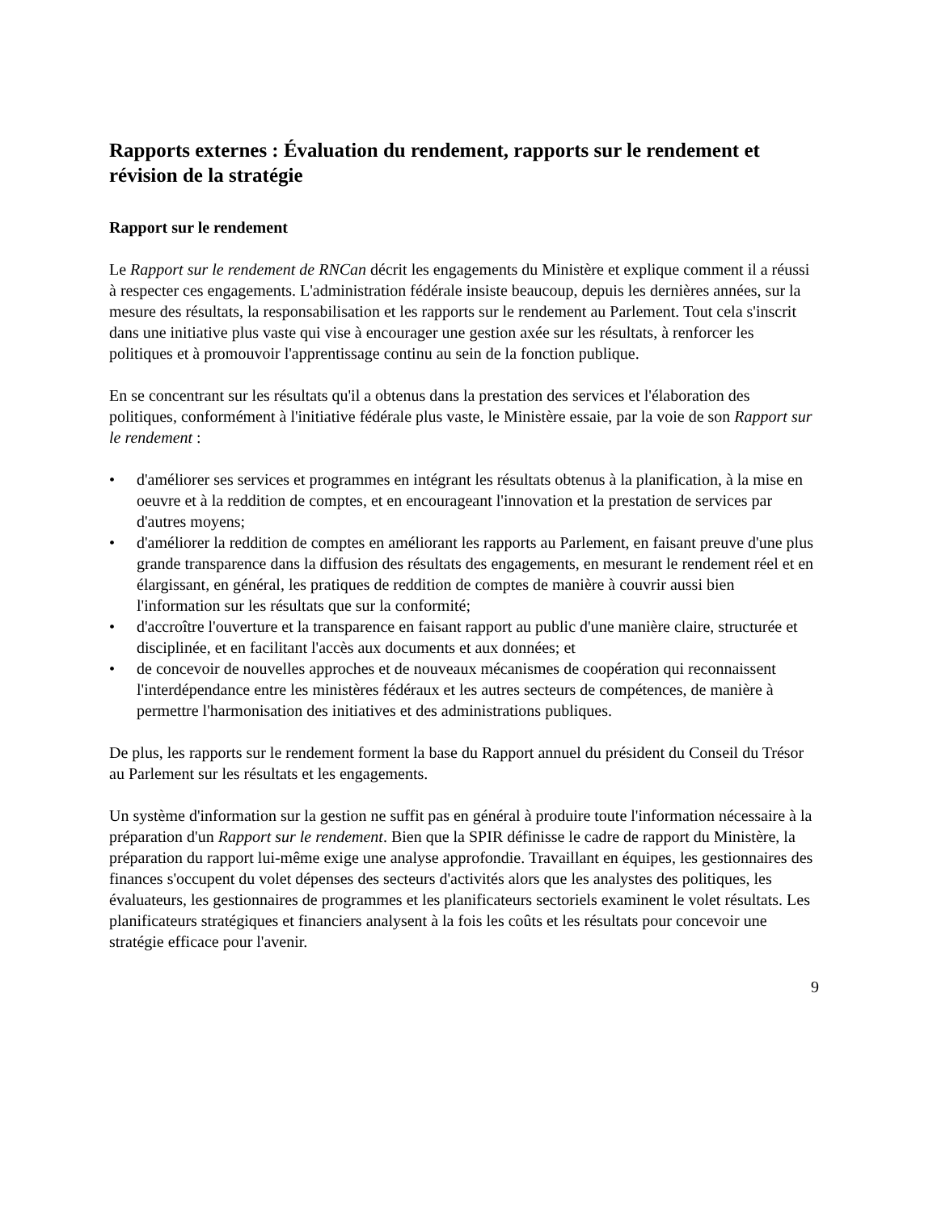Rapports externes : Évaluation du rendement, rapports sur le rendement et révision de la stratégie
Rapport sur le rendement
Le Rapport sur le rendement de RNCan décrit les engagements du Ministère et explique comment il a réussi à respecter ces engagements. L'administration fédérale insiste beaucoup, depuis les dernières années, sur la mesure des résultats, la responsabilisation et les rapports sur le rendement au Parlement. Tout cela s'inscrit dans une initiative plus vaste qui vise à encourager une gestion axée sur les résultats, à renforcer les politiques et à promouvoir l'apprentissage continu au sein de la fonction publique.
En se concentrant sur les résultats qu'il a obtenus dans la prestation des services et l'élaboration des politiques, conformément à l'initiative fédérale plus vaste, le Ministère essaie, par la voie de son Rapport sur le rendement :
• d'améliorer ses services et programmes en intégrant les résultats obtenus à la planification, à la mise en oeuvre et à la reddition de comptes, et en encourageant l'innovation et la prestation de services par d'autres moyens;
• d'améliorer la reddition de comptes en améliorant les rapports au Parlement, en faisant preuve d'une plus grande transparence dans la diffusion des résultats des engagements, en mesurant le rendement réel et en élargissant, en général, les pratiques de reddition de comptes de manière à couvrir aussi bien l'information sur les résultats que sur la conformité;
• d'accroître l'ouverture et la transparence en faisant rapport au public d'une manière claire, structurée et disciplinée, et en facilitant l'accès aux documents et aux données; et
• de concevoir de nouvelles approches et de nouveaux mécanismes de coopération qui reconnaissent l'interdépendance entre les ministères fédéraux et les autres secteurs de compétences, de manière à permettre l'harmonisation des initiatives et des administrations publiques.
De plus, les rapports sur le rendement forment la base du Rapport annuel du président du Conseil du Trésor au Parlement sur les résultats et les engagements.
Un système d'information sur la gestion ne suffit pas en général à produire toute l'information nécessaire à la préparation d'un Rapport sur le rendement. Bien que la SPIR définisse le cadre de rapport du Ministère, la préparation du rapport lui-même exige une analyse approfondie. Travaillant en équipes, les gestionnaires des finances s'occupent du volet dépenses des secteurs d'activités alors que les analystes des politiques, les évaluateurs, les gestionnaires de programmes et les planificateurs sectoriels examinent le volet résultats. Les planificateurs stratégiques et financiers analysent à la fois les coûts et les résultats pour concevoir une stratégie efficace pour l'avenir.
9